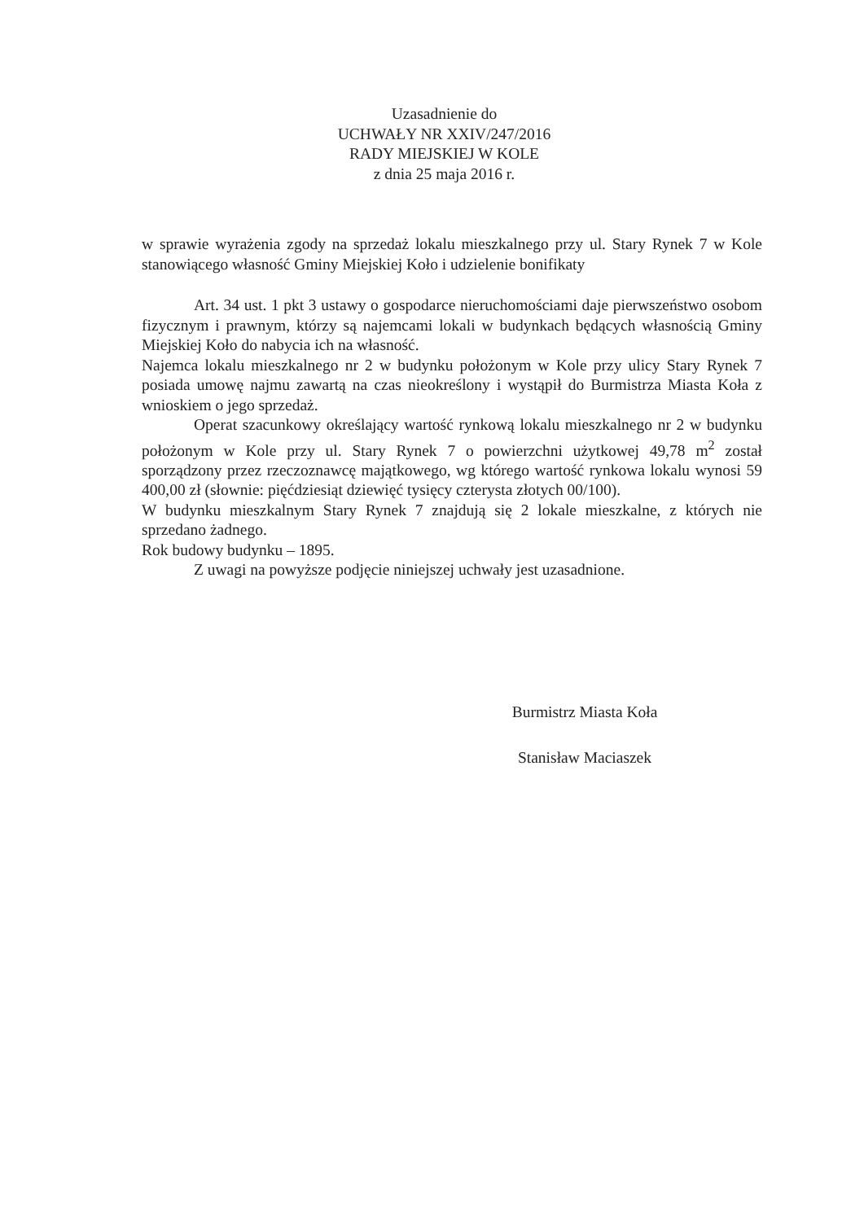Uzasadnienie do
UCHWAŁY NR XXIV/247/2016
RADY MIEJSKIEJ W KOLE
z dnia 25 maja 2016 r.
w sprawie wyrażenia zgody na sprzedaż lokalu mieszkalnego przy ul. Stary Rynek 7 w Kole stanowiącego własność Gminy Miejskiej Koło i udzielenie bonifikaty
Art. 34 ust. 1 pkt 3 ustawy o gospodarce nieruchomościami daje pierwszeństwo osobom fizycznym i prawnym, którzy są najemcami lokali w budynkach będących własnością Gminy Miejskiej Koło do nabycia ich na własność.
Najemca lokalu mieszkalnego nr 2 w budynku położonym w Kole przy ulicy Stary Rynek 7 posiada umowę najmu zawartą na czas nieokreślony i wystąpił do Burmistrza Miasta Koła z wnioskiem o jego sprzedaż.
Operat szacunkowy określający wartość rynkową lokalu mieszkalnego nr 2 w budynku położonym w Kole przy ul. Stary Rynek 7 o powierzchni użytkowej 49,78 m<sup>2</sup> został sporządzony przez rzeczoznawcę majątkowego, wg którego wartość rynkowa lokalu wynosi 59 400,00 zł (słownie: pięćdziesiąt dziewięć tysięcy czterysta złotych 00/100).
W budynku mieszkalnym Stary Rynek 7 znajdują się 2 lokale mieszkalne, z których nie sprzedano żadnego.
Rok budowy budynku – 1895.
Z uwagi na powyższe podjęcie niniejszej uchwały jest uzasadnione.
Burmistrz Miasta Koła
Stanisław Maciaszek